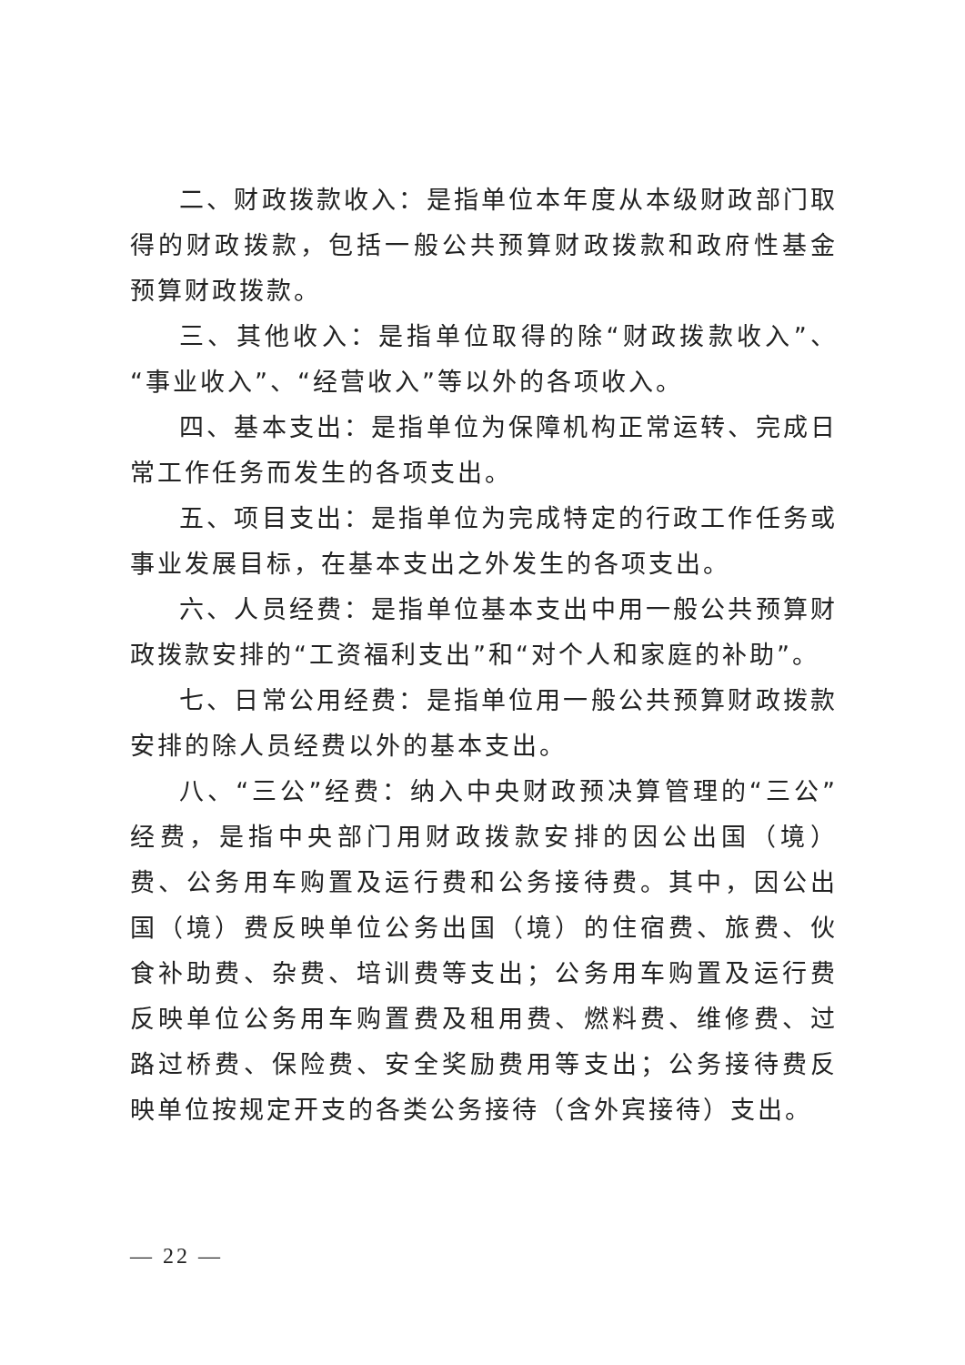二、财政拨款收入：是指单位本年度从本级财政部门取得的财政拨款，包括一般公共预算财政拨款和政府性基金预算财政拨款。
三、其他收入：是指单位取得的除“财政拨款收入”、“事业收入”、“经营收入”等以外的各项收入。
四、基本支出：是指单位为保障机构正常运转、完成日常工作任务而发生的各项支出。
五、项目支出：是指单位为完成特定的行政工作任务或事业发展目标，在基本支出之外发生的各项支出。
六、人员经费：是指单位基本支出中用一般公共预算财政拨款安排的“工资福利支出”和“对个人和家庭的补助”。
七、日常公用经费：是指单位用一般公共预算财政拨款安排的除人员经费以外的基本支出。
八、“三公”经费：纳入中央财政预决算管理的“三公”经费，是指中央部门用财政拨款安排的因公出国（境）费、公务用车购置及运行费和公务接待费。其中，因公出国（境）费反映单位公务出国（境）的住宿费、旅费、伙食补助费、杂费、培训费等支出；公务用车购置及运行费反映单位公务用车购置费及租用费、燃料费、维修费、过路过桥费、保险费、安全奖励费用等支出；公务接待费反映单位按规定开支的各类公务接待（含外宾接待）支出。
— 22 —